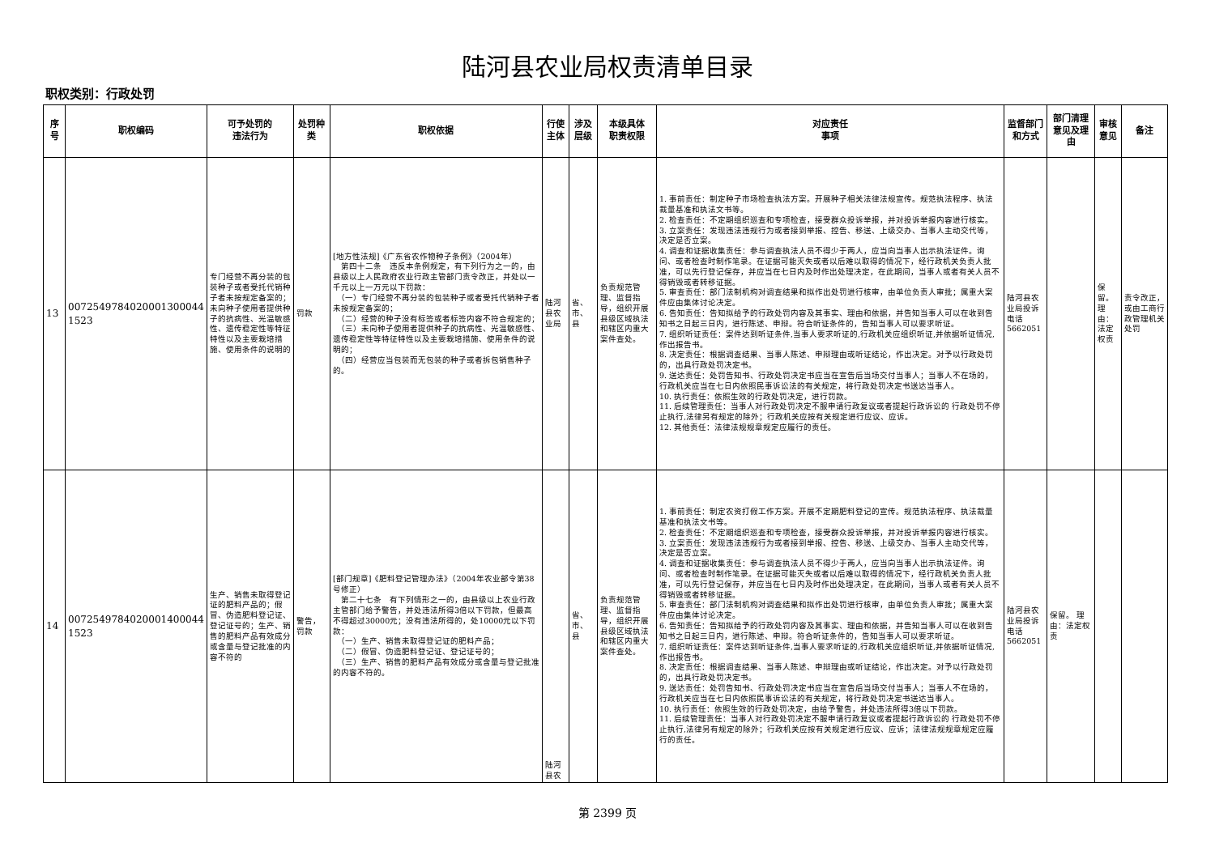陆河县农业局权责清单目录
职权类别：行政处罚
| 序号 | 职权编码 | 可予处罚的 违法行为 | 处罚种类 | 职权依据 | 行使主体 | 涉及层级 | 本级具体 职责权限 | 对应责任 事项 | 监督部门 和方式 | 部门清理意见及理由 | 审核意见 | 备注 |
| --- | --- | --- | --- | --- | --- | --- | --- | --- | --- | --- | --- | --- |
| 13 | 0072549784020001300044 1523 | 专门经营不再分装的包装种子或者受托代销种子者未按规定备案的；未向种子使用者提供种子的抗病性、光温敏感性、遗传稳定性等特征特性以及主要栽培措施、使用条件的说明的 | 罚款 | [地方性法规]《广东省农作物种子条例》（2004年） 第四十二条 违反本条例规定，有下列行为之一的，由县级以上人民政府农业行政主管部门责令改正，并处以一千元以上一万元以下罚款： （一）专门经营不再分装的包装种子或者受托代销种子者未按规定备案的； （二）经营的种子没有标签或者标签内容不符合规定的； （三）未向种子使用者提供种子的抗病性、光温敏感性、遗传稳定性等特征特性以及主要栽培措施、使用条件的说明的； （四）经营应当包装而无包装的种子或者拆包销售种子的。 | 陆河县农业局 | 省、市、县 | 负责规范管理、监督指导，组织开展县级区域执法和辖区内重大案件查处。 | 1. 事前责任：制定种子市场检查执法方案。开展种子相关法律法规宣传。规范执法程序、执法裁量基准和执法文书等。 2. 检查责任：不定期组织巡查和专项检查，接受群众投诉举报，并对投诉举报内容进行核实。 3. 立案责任：发现违法违规行为或者接到举报、控告、移送、上级交办、当事人主动交代等，决定是否立案。 4. 调查和证据收集责任：参与调查执法人员不得少于两人，应当向当事人出示执法证件。询问、或者检查时制作笔录。在证据可能灭失或者以后难以取得的情况下，经行政机关负责人批准，可以先行登记保存，并应当在七日内及时作出处理决定，在此期间，当事人或者有关人员不得销毁或者转移证据。 5. 审查责任：部门法制机构对调查结果和拟作出处罚进行核审，由单位负责人审批；属重大案件应由集体讨论决定。 6. 告知责任：告知拟给予的行政处罚内容及其事实、理由和依据，并告知当事人可以在收到告知书之日起三日内，进行陈述、申辩。符合听证条件的，告知当事人可以要求听证。 7. 组织听证责任：案件达到听证条件,当事人要求听证的,行政机关应组织听证,并依据听证情况,作出报告书。 8. 决定责任：根据调查结果、当事人陈述、申辩理由或听证结论，作出决定。对予以行政处罚的，出具行政处罚决定书。 9. 送达责任：处罚告知书、行政处罚决定书应当在宣告后当场交付当事人；当事人不在场的，行政机关应当在七日内依照民事诉讼法的有关规定，将行政处罚决定书送达当事人。 10. 执行责任：依照生效的行政处罚决定，进行罚款。 11. 后续管理责任：当事人对行政处罚决定不服申请行政复议或者提起行政诉讼的 行政处罚不停止执行,法律另有规定的除外；行政机关应按有关规定进行应议、应诉。 12. 其他责任：法律法规规章规定应履行的责任。 | 陆河县农业局投诉电话5662051 | | 保留。理由：法定权责 | 责令改正，或由工商行政管理机关处罚 |
| 14 | 0072549784020001400044 1523 | 生产、销售未取得登记证的肥料产品的；假冒、伪造肥料登记证、登记证号的；生产、销售的肥料产品有效成分或含量与登记批准的内容不符的 | 警告，罚款 | [部门规章]《肥料登记管理办法》（2004年农业部令第38号修正） 第二十七条 有下列情形之一的，由县级以上农业行政主管部门给予警告，并处违法所得3倍以下罚款，但最高不得超过30000元；没有违法所得的，处10000元以下罚款： （一）生产、销售未取得登记证的肥料产品； （二）假冒、伪造肥料登记证、登记证号的； （三）生产、销售的肥料产品有效成分或含量与登记批准的内容不符的。 | 陆河县农 | 省、市、县 | 负责规范管理、监督指导，组织开展县级区域执法和辖区内重大案件查处。 | 1. 事前责任：制定农资打假工作方案。开展不定期肥料登记的宣传。规范执法程序、执法裁量基准和执法文书等。 2. 检查责任：不定期组织巡查和专项检查，接受群众投诉举报，并对投诉举报内容进行核实。 3. 立案责任：发现违法违规行为或者接到举报、控告、移送、上级交办、当事人主动交代等，决定是否立案。 4. 调查和证据收集责任：参与调查执法人员不得少于两人，应当向当事人出示执法证件。询问、或者检查时制作笔录。在证据可能灭失或者以后难以取得的情况下，经行政机关负责人批准，可以先行登记保存，并应当在七日内及时作出处理决定，在此期间，当事人或者有关人员不得销毁或者转移证据。 5. 审查责任：部门法制机构对调查结果和拟作出处罚进行核审，由单位负责人审批；属重大案件应由集体讨论决定。 6. 告知责任：告知拟给予的行政处罚内容及其事实、理由和依据，并告知当事人可以在收到告知书之日起三日内，进行陈述、申辩。符合听证条件的，告知当事人可以要求听证。 7. 组织听证责任：案件达到听证条件,当事人要求听证的,行政机关应组织听证,并依据听证情况,作出报告书。 8. 决定责任：根据调查结果、当事人陈述、申辩理由或听证结论，作出决定。对予以行政处罚的，出具行政处罚决定书。 9. 送达责任：处罚告知书、行政处罚决定书应当在宣告后当场交付当事人；当事人不在场的，行政机关应当在七日内依照民事诉讼法的有关规定，将行政处罚决定书送达当事人。 10. 执行责任：依照生效的行政处罚决定，由给予警告，并处违法所得3倍以下罚款。 11. 后续管理责任：当事人对行政处罚决定不服申请行政复议或者提起行政诉讼的 行政处罚不停止执行,法律另有规定的除外；行政机关应按有关规定进行应议、应诉；法律法规规章规定应履行的责任。 | 陆河县农业局投诉电话5662051 | 保留。 理由：法定权责 | | |
第 2399 页